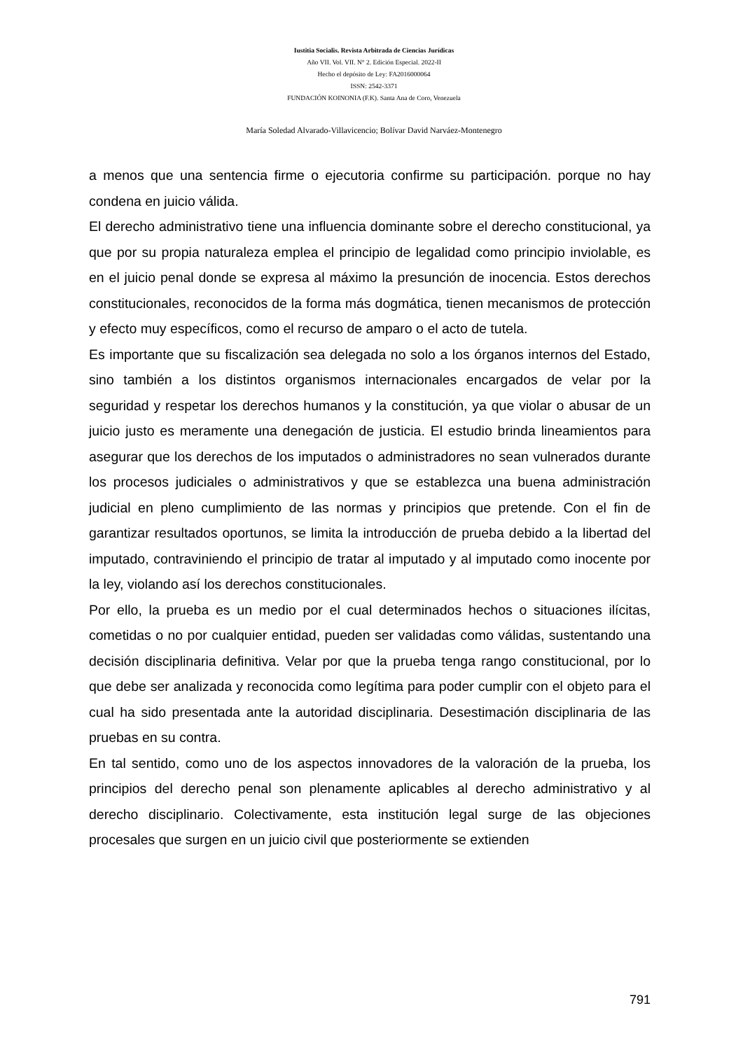Iustitia Socialis. Revista Arbitrada de Ciencias Jurídicas
Año VII. Vol. VII. N° 2. Edición Especial. 2022-II
Hecho el depósito de Ley: FA2016000064
ISSN: 2542-3371
FUNDACIÓN KOINONIA (F.K). Santa Ana de Coro, Venezuela
María Soledad Alvarado-Villavicencio; Bolívar David Narváez-Montenegro
a menos que una sentencia firme o ejecutoria confirme su participación. porque no hay condena en juicio válida.
El derecho administrativo tiene una influencia dominante sobre el derecho constitucional, ya que por su propia naturaleza emplea el principio de legalidad como principio inviolable, es en el juicio penal donde se expresa al máximo la presunción de inocencia. Estos derechos constitucionales, reconocidos de la forma más dogmática, tienen mecanismos de protección y efecto muy específicos, como el recurso de amparo o el acto de tutela.
Es importante que su fiscalización sea delegada no solo a los órganos internos del Estado, sino también a los distintos organismos internacionales encargados de velar por la seguridad y respetar los derechos humanos y la constitución, ya que violar o abusar de un juicio justo es meramente una denegación de justicia. El estudio brinda lineamientos para asegurar que los derechos de los imputados o administradores no sean vulnerados durante los procesos judiciales o administrativos y que se establezca una buena administración judicial en pleno cumplimiento de las normas y principios que pretende. Con el fin de garantizar resultados oportunos, se limita la introducción de prueba debido a la libertad del imputado, contraviniendo el principio de tratar al imputado y al imputado como inocente por la ley, violando así los derechos constitucionales.
Por ello, la prueba es un medio por el cual determinados hechos o situaciones ilícitas, cometidas o no por cualquier entidad, pueden ser validadas como válidas, sustentando una decisión disciplinaria definitiva. Velar por que la prueba tenga rango constitucional, por lo que debe ser analizada y reconocida como legítima para poder cumplir con el objeto para el cual ha sido presentada ante la autoridad disciplinaria. Desestimación disciplinaria de las pruebas en su contra.
En tal sentido, como uno de los aspectos innovadores de la valoración de la prueba, los principios del derecho penal son plenamente aplicables al derecho administrativo y al derecho disciplinario. Colectivamente, esta institución legal surge de las objeciones procesales que surgen en un juicio civil que posteriormente se extienden
791